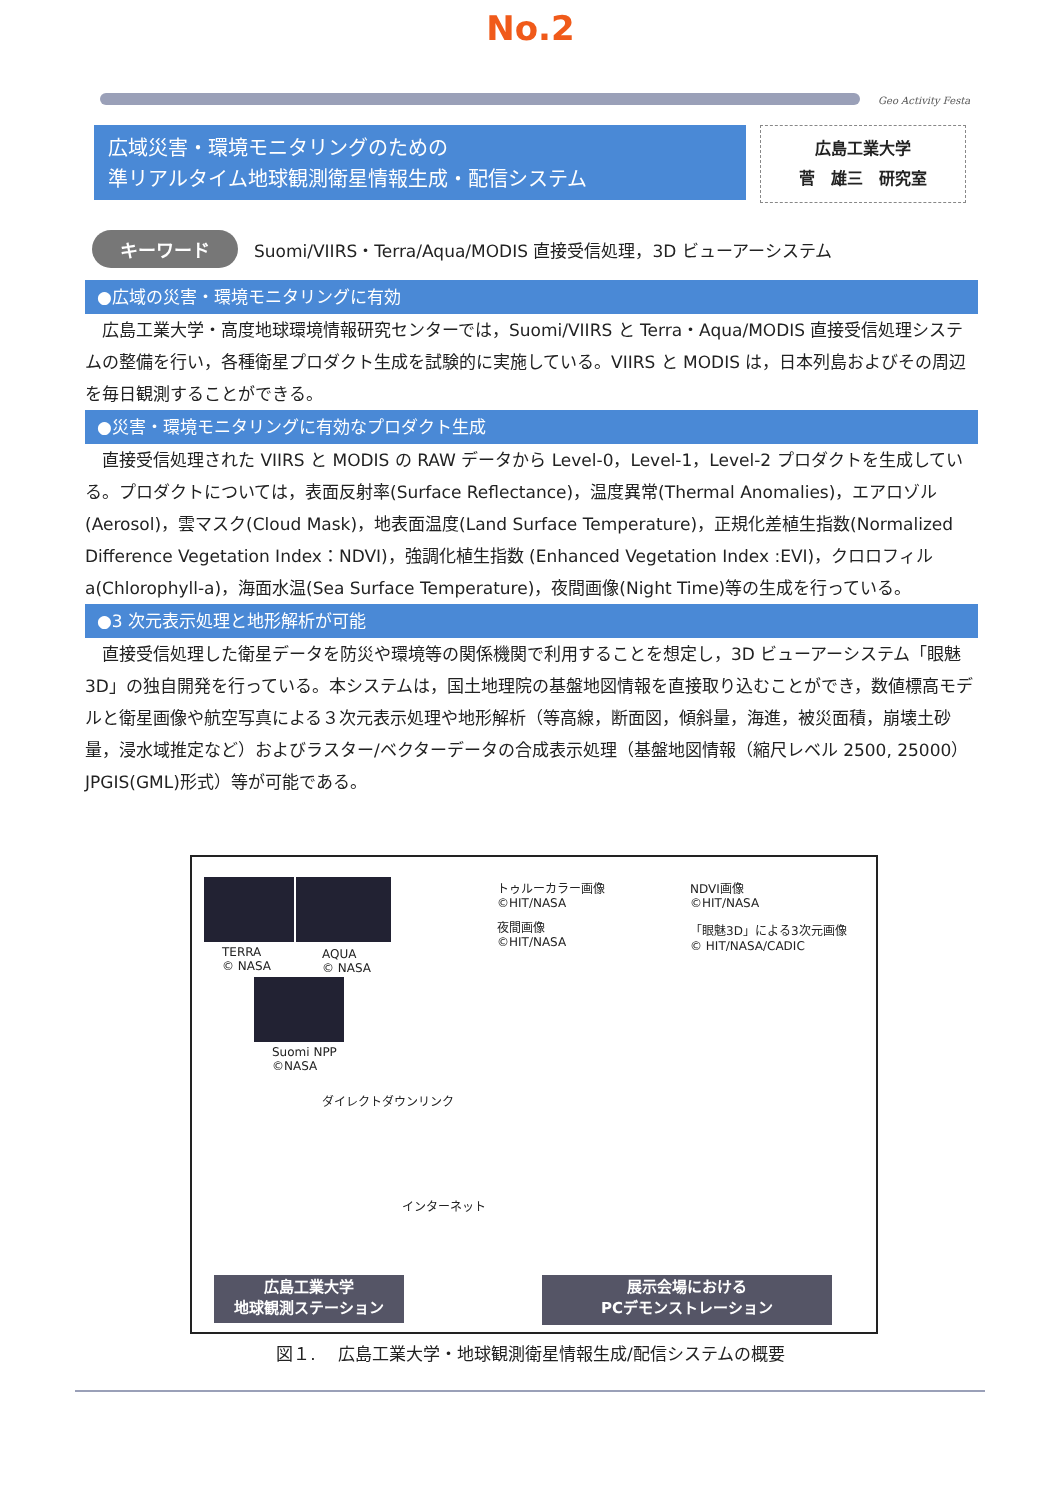No.2
Geo Activity Festa
広域災害・環境モニタリングのための
準リアルタイム地球観測衛星情報生成・配信システム
広島工業大学
菅　雄三　研究室
キーワード Suomi/VIIRS・Terra/Aqua/MODIS 直接受信処理，3D ビューアーシステム
●広域の災害・環境モニタリングに有効
広島工業大学・高度地球環境情報研究センターでは，Suomi/VIIRS と Terra・Aqua/MODIS 直接受信処理システムの整備を行い，各種衛星プロダクト生成を試験的に実施している。VIIRS と MODIS は，日本列島およびその周辺を毎日観測することができる。
●災害・環境モニタリングに有効なプロダクト生成
直接受信処理された VIIRS と MODIS の RAW データから Level-0，Level-1，Level-2 プロダクトを生成している。プロダクトについては，表面反射率(Surface Reflectance)，温度異常(Thermal Anomalies)，エアロゾル(Aerosol)，雲マスク(Cloud Mask)，地表面温度(Land Surface Temperature)，正規化差植生指数(Normalized Difference Vegetation Index：NDVI)，強調化植生指数 (Enhanced Vegetation Index :EVI)，クロロフィル a(Chlorophyll-a)，海面水温(Sea Surface Temperature)，夜間画像(Night Time)等の生成を行っている。
●3 次元表示処理と地形解析が可能
直接受信処理した衛星データを防災や環境等の関係機関で利用することを想定し，3D ビューアーシステム「眼魅 3D」の独自開発を行っている。本システムは，国土地理院の基盤地図情報を直接取り込むことができ，数値標高モデルと衛星画像や航空写真による３次元表示処理や地形解析（等高線，断面図，傾斜量，海進，被災面積，崩壊土砂量，浸水域推定など）およびラスター/ベクターデータの合成表示処理（基盤地図情報（縮尺レベル 2500, 25000）JPGIS(GML)形式）等が可能である。
TERRA
© NASA
AQUA
© NASA
Suomi NPP
©NASA
ダイレクトダウンリンク
インターネット
広島工業大学
地球観測ステーション
トゥルーカラー画像
©HIT/NASA
NDVI画像
©HIT/NASA
夜間画像
©HIT/NASA
「眼魅3D」による3次元画像
© HIT/NASA/CADIC
展示会場における
PCデモンストレーション
図１.　 広島工業大学・地球観測衛星情報生成/配信システムの概要